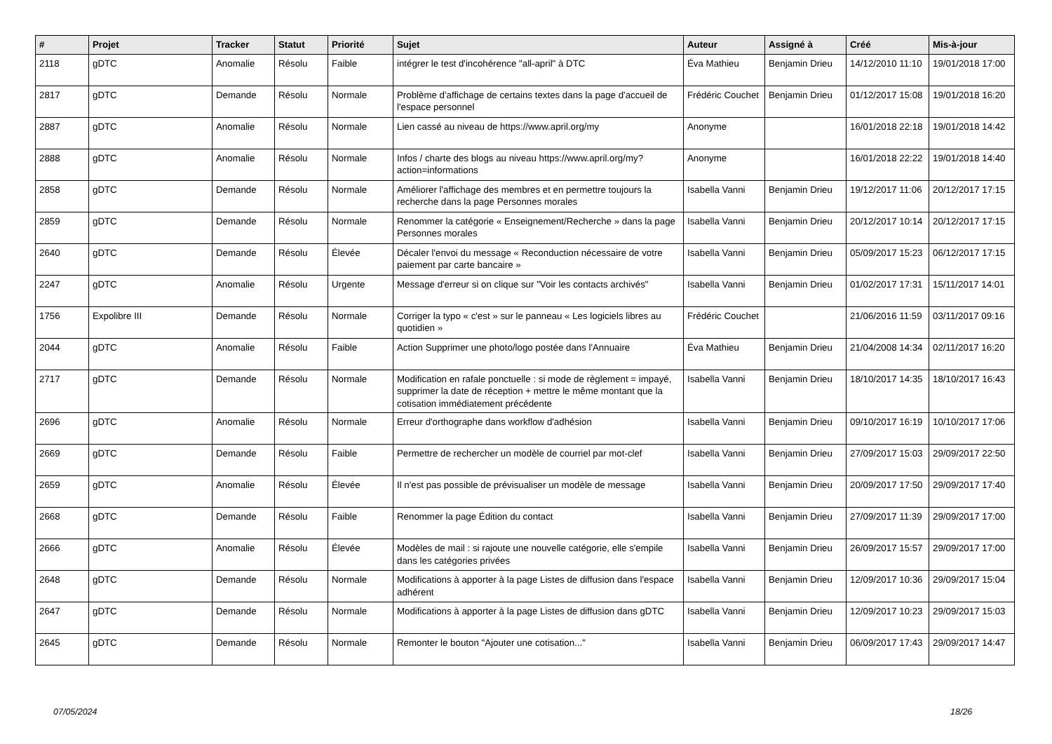| # | Projet | Tracker | Statut | Priorité | Sujet | Auteur | Assigné à | Créé | Mis-à-jour |
| --- | --- | --- | --- | --- | --- | --- | --- | --- | --- |
| 2118 | gDTC | Anomalie | Résolu | Faible | intégrer le test d'incohérence "all-april" à DTC | Éva Mathieu | Benjamin Drieu | 14/12/2010 11:10 | 19/01/2018 17:00 |
| 2817 | gDTC | Demande | Résolu | Normale | Problème d'affichage de certains textes dans la page d'accueil de l'espace personnel | Frédéric Couchet | Benjamin Drieu | 01/12/2017 15:08 | 19/01/2018 16:20 |
| 2887 | gDTC | Anomalie | Résolu | Normale | Lien cassé au niveau de https://www.april.org/my | Anonyme | | 16/01/2018 22:18 | 19/01/2018 14:42 |
| 2888 | gDTC | Anomalie | Résolu | Normale | Infos / charte des blogs au niveau https://www.april.org/my?action=informations | Anonyme | | 16/01/2018 22:22 | 19/01/2018 14:40 |
| 2858 | gDTC | Demande | Résolu | Normale | Améliorer l'affichage des membres et en permettre toujours la recherche dans la page Personnes morales | Isabella Vanni | Benjamin Drieu | 19/12/2017 11:06 | 20/12/2017 17:15 |
| 2859 | gDTC | Demande | Résolu | Normale | Renommer la catégorie « Enseignement/Recherche » dans la page Personnes morales | Isabella Vanni | Benjamin Drieu | 20/12/2017 10:14 | 20/12/2017 17:15 |
| 2640 | gDTC | Demande | Résolu | Élevée | Décaler l'envoi du message « Reconduction nécessaire de votre paiement par carte bancaire » | Isabella Vanni | Benjamin Drieu | 05/09/2017 15:23 | 06/12/2017 17:15 |
| 2247 | gDTC | Anomalie | Résolu | Urgente | Message d'erreur si on clique sur "Voir les contacts archivés" | Isabella Vanni | Benjamin Drieu | 01/02/2017 17:31 | 15/11/2017 14:01 |
| 1756 | Expolibre III | Demande | Résolu | Normale | Corriger la typo « c'est » sur le panneau « Les logiciels libres au quotidien » | Frédéric Couchet | | 21/06/2016 11:59 | 03/11/2017 09:16 |
| 2044 | gDTC | Anomalie | Résolu | Faible | Action Supprimer une photo/logo postée dans l'Annuaire | Éva Mathieu | Benjamin Drieu | 21/04/2008 14:34 | 02/11/2017 16:20 |
| 2717 | gDTC | Demande | Résolu | Normale | Modification en rafale ponctuelle : si mode de règlement = impayé, supprimer la date de réception + mettre le même montant que la cotisation immédiatement précédente | Isabella Vanni | Benjamin Drieu | 18/10/2017 14:35 | 18/10/2017 16:43 |
| 2696 | gDTC | Anomalie | Résolu | Normale | Erreur d'orthographe dans workflow d'adhésion | Isabella Vanni | Benjamin Drieu | 09/10/2017 16:19 | 10/10/2017 17:06 |
| 2669 | gDTC | Demande | Résolu | Faible | Permettre de rechercher un modèle de courriel par mot-clef | Isabella Vanni | Benjamin Drieu | 27/09/2017 15:03 | 29/09/2017 22:50 |
| 2659 | gDTC | Anomalie | Résolu | Élevée | Il n'est pas possible de prévisualiser un modèle de message | Isabella Vanni | Benjamin Drieu | 20/09/2017 17:50 | 29/09/2017 17:40 |
| 2668 | gDTC | Demande | Résolu | Faible | Renommer la page Édition du contact | Isabella Vanni | Benjamin Drieu | 27/09/2017 11:39 | 29/09/2017 17:00 |
| 2666 | gDTC | Anomalie | Résolu | Élevée | Modèles de mail : si rajoute une nouvelle catégorie, elle s'empile dans les catégories privées | Isabella Vanni | Benjamin Drieu | 26/09/2017 15:57 | 29/09/2017 17:00 |
| 2648 | gDTC | Demande | Résolu | Normale | Modifications à apporter à la page Listes de diffusion dans l'espace adhérent | Isabella Vanni | Benjamin Drieu | 12/09/2017 10:36 | 29/09/2017 15:04 |
| 2647 | gDTC | Demande | Résolu | Normale | Modifications à apporter à la page Listes de diffusion dans gDTC | Isabella Vanni | Benjamin Drieu | 12/09/2017 10:23 | 29/09/2017 15:03 |
| 2645 | gDTC | Demande | Résolu | Normale | Remonter le bouton "Ajouter une cotisation..." | Isabella Vanni | Benjamin Drieu | 06/09/2017 17:43 | 29/09/2017 14:47 |
07/05/2024 18/26